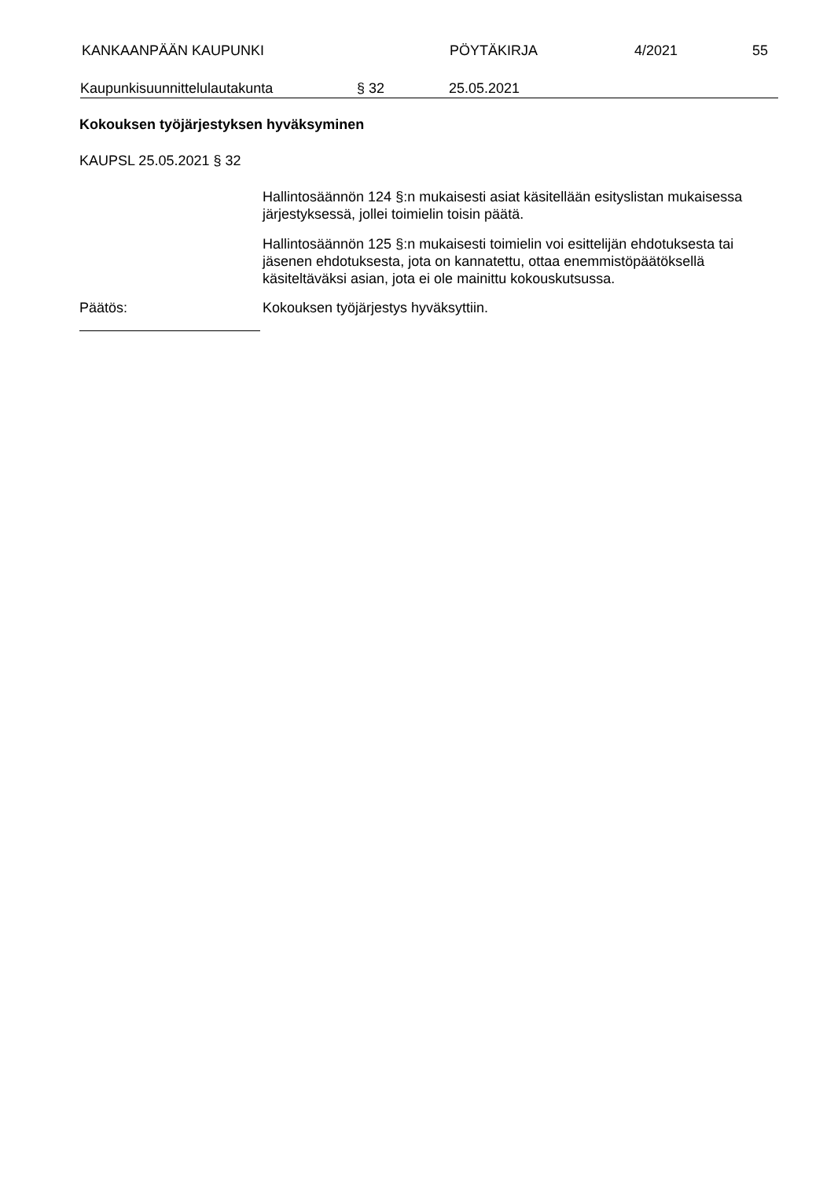KANKAAN­PÄÄN KAUPUNKI PÖYTÄKIRJA 4/2021 55
Kaupunkisuunnittelulautakunta § 32 25.05.2021
Kokouksen työjärjestyksen hyväksyminen
KAUPSL 25.05.2021 § 32
Hallintosäännön 124 §:n mukaisesti asiat käsitellään esityslistan mukai­sessa järjestyksessä, jollei toimielin toisin päätä.
Hallintosäännön 125 §:n mukaisesti toimielin voi esittelijän ehdotuksesta tai jäsenen ehdotuksesta, jota on kannatettu, ottaa enemmistöpäätöksellä käsiteltäväksi asian, jota ei ole mainittu kokouskutsussa.
Päätös: Kokouksen työjärjestys hyväksyttiin.